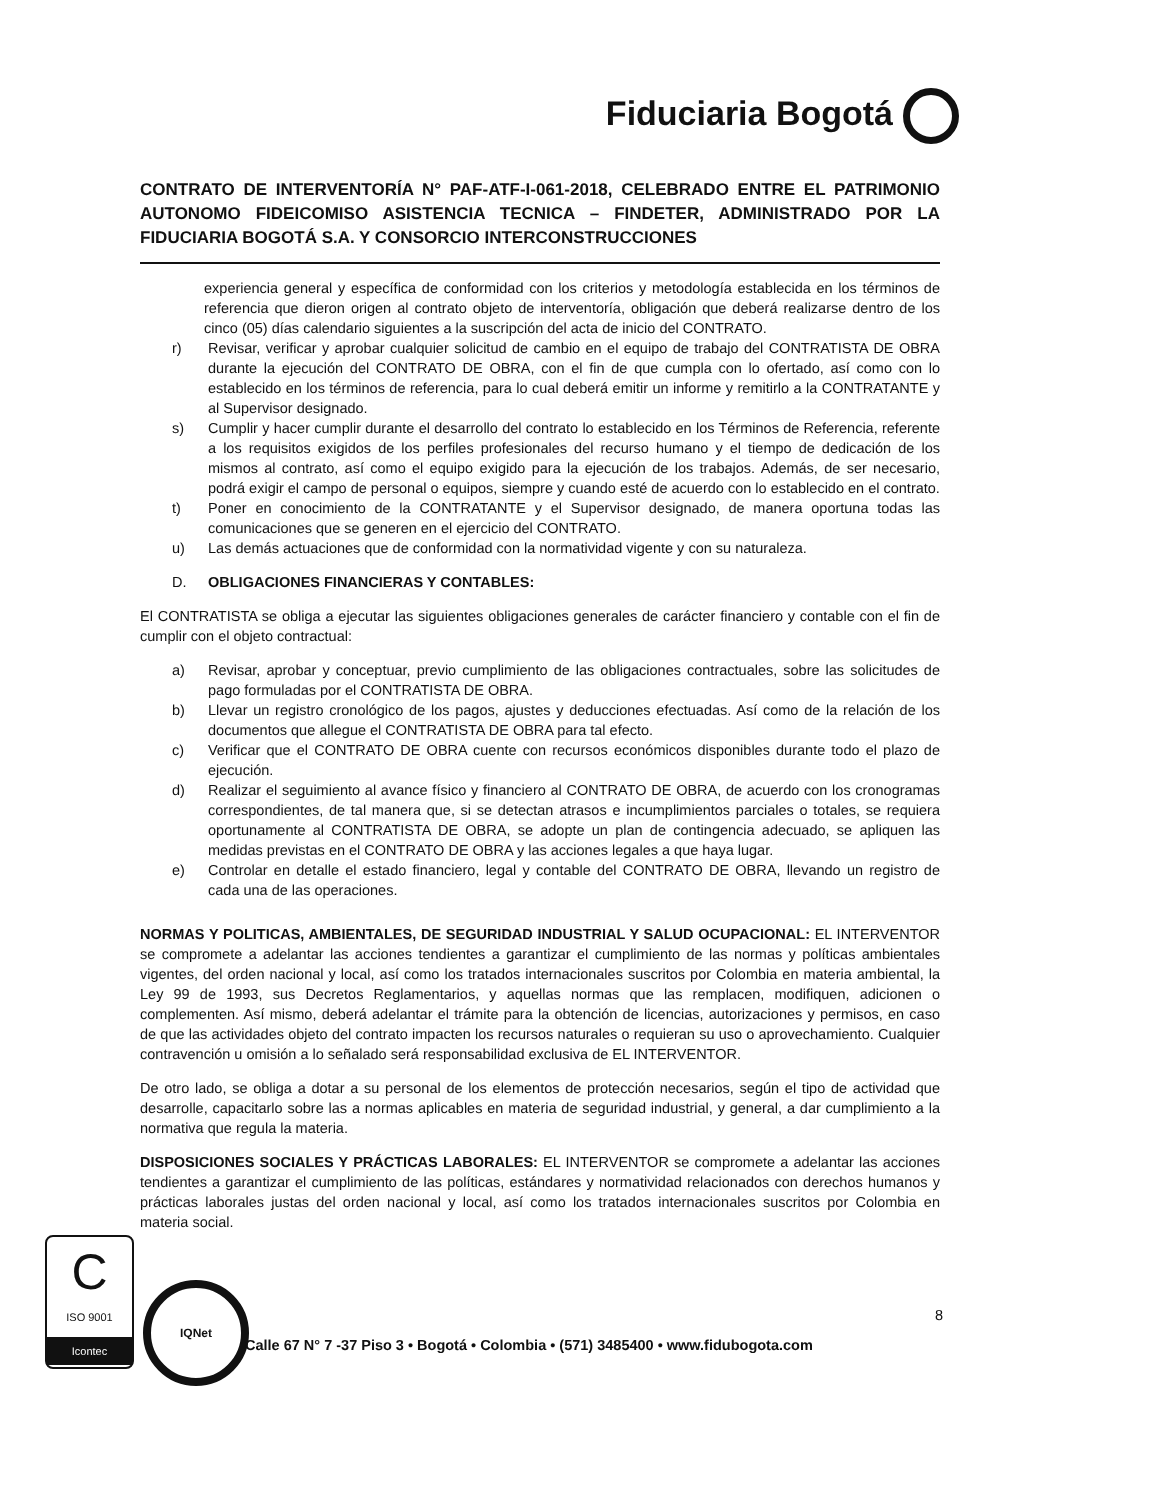Fiduciaria Bogotá
CONTRATO DE INTERVENTORÍA N° PAF-ATF-I-061-2018, CELEBRADO ENTRE EL PATRIMONIO AUTONOMO FIDEICOMISO ASISTENCIA TECNICA – FINDETER, ADMINISTRADO POR LA FIDUCIARIA BOGOTÁ S.A. Y CONSORCIO INTERCONSTRUCCIONES
experiencia general y específica de conformidad con los criterios y metodología establecida en los términos de referencia que dieron origen al contrato objeto de interventoría, obligación que deberá realizarse dentro de los cinco (05) días calendario siguientes a la suscripción del acta de inicio del CONTRATO.
r) Revisar, verificar y aprobar cualquier solicitud de cambio en el equipo de trabajo del CONTRATISTA DE OBRA durante la ejecución del CONTRATO DE OBRA, con el fin de que cumpla con lo ofertado, así como con lo establecido en los términos de referencia, para lo cual deberá emitir un informe y remitirlo a la CONTRATANTE y al Supervisor designado.
s) Cumplir y hacer cumplir durante el desarrollo del contrato lo establecido en los Términos de Referencia, referente a los requisitos exigidos de los perfiles profesionales del recurso humano y el tiempo de dedicación de los mismos al contrato, así como el equipo exigido para la ejecución de los trabajos. Además, de ser necesario, podrá exigir el campo de personal o equipos, siempre y cuando esté de acuerdo con lo establecido en el contrato.
t) Poner en conocimiento de la CONTRATANTE y el Supervisor designado, de manera oportuna todas las comunicaciones que se generen en el ejercicio del CONTRATO.
u) Las demás actuaciones que de conformidad con la normatividad vigente y con su naturaleza.
D. OBLIGACIONES FINANCIERAS Y CONTABLES:
El CONTRATISTA se obliga a ejecutar las siguientes obligaciones generales de carácter financiero y contable con el fin de cumplir con el objeto contractual:
a) Revisar, aprobar y conceptuar, previo cumplimiento de las obligaciones contractuales, sobre las solicitudes de pago formuladas por el CONTRATISTA DE OBRA.
b) Llevar un registro cronológico de los pagos, ajustes y deducciones efectuadas. Así como de la relación de los documentos que allegue el CONTRATISTA DE OBRA para tal efecto.
c) Verificar que el CONTRATO DE OBRA cuente con recursos económicos disponibles durante todo el plazo de ejecución.
d) Realizar el seguimiento al avance físico y financiero al CONTRATO DE OBRA, de acuerdo con los cronogramas correspondientes, de tal manera que, si se detectan atrasos e incumplimientos parciales o totales, se requiera oportunamente al CONTRATISTA DE OBRA, se adopte un plan de contingencia adecuado, se apliquen las medidas previstas en el CONTRATO DE OBRA y las acciones legales a que haya lugar.
e) Controlar en detalle el estado financiero, legal y contable del CONTRATO DE OBRA, llevando un registro de cada una de las operaciones.
NORMAS Y POLITICAS, AMBIENTALES, DE SEGURIDAD INDUSTRIAL Y SALUD OCUPACIONAL: EL INTERVENTOR se compromete a adelantar las acciones tendientes a garantizar el cumplimiento de las normas y políticas ambientales vigentes, del orden nacional y local, así como los tratados internacionales suscritos por Colombia en materia ambiental, la Ley 99 de 1993, sus Decretos Reglamentarios, y aquellas normas que las remplacen, modifiquen, adicionen o complementen. Así mismo, deberá adelantar el trámite para la obtención de licencias, autorizaciones y permisos, en caso de que las actividades objeto del contrato impacten los recursos naturales o requieran su uso o aprovechamiento. Cualquier contravención u omisión a lo señalado será responsabilidad exclusiva de EL INTERVENTOR.
De otro lado, se obliga a dotar a su personal de los elementos de protección necesarios, según el tipo de actividad que desarrolle, capacitarlo sobre las a normas aplicables en materia de seguridad industrial, y general, a dar cumplimiento a la normativa que regula la materia.
DISPOSICIONES SOCIALES Y PRÁCTICAS LABORALES: EL INTERVENTOR se compromete a adelantar las acciones tendientes a garantizar el cumplimiento de las políticas, estándares y normatividad relacionados con derechos humanos y prácticas laborales justas del orden nacional y local, así como los tratados internacionales suscritos por Colombia en materia social.
8
C
ISO 9001
Icontec
IQNet
Calle 67 N° 7 -37 Piso 3 • Bogotá • Colombia • (571) 3485400 • www.fidubogota.com